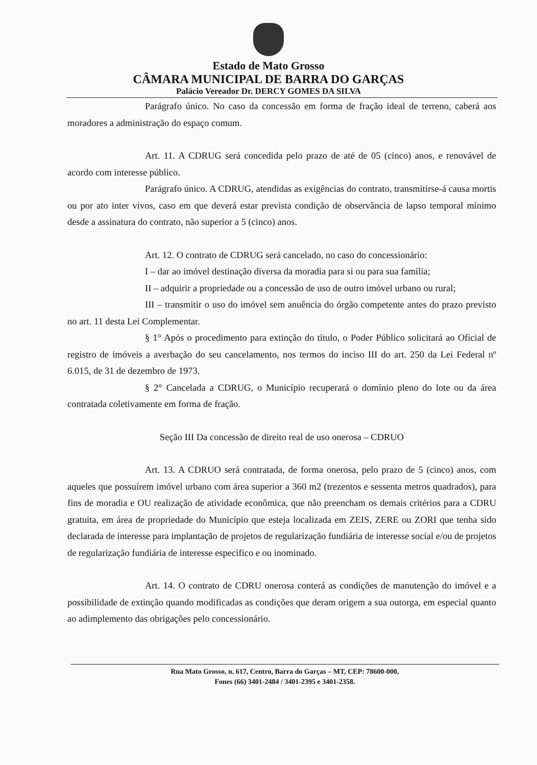Estado de Mato Grosso
CÂMARA MUNICIPAL DE BARRA DO GARÇAS
Palácio Vereador Dr. DERCY GOMES DA SILVA
Parágrafo único. No caso da concessão em forma de fração ideal de terreno, caberá aos moradores a administração do espaço comum.
Art. 11. A CDRUG será concedida pelo prazo de até de 05 (cinco) anos, e renovável de acordo com interesse público.
Parágrafo único. A CDRUG, atendidas as exigências do contrato, transmitirse-á causa mortis ou por ato inter vivos, caso em que deverá estar prevista condição de observância de lapso temporal mínimo desde a assinatura do contrato, não superior a 5 (cinco) anos.
Art. 12. O contrato de CDRUG será cancelado, no caso do concessionário:
I – dar ao imóvel destinação diversa da moradia para si ou para sua família;
II – adquirir a propriedade ou a concessão de uso de outro imóvel urbano ou rural;
III – transmitir o uso do imóvel sem anuência do órgão competente antes do prazo previsto no art. 11 desta Lei Complementar.
§ 1° Após o procedimento para extinção do título, o Poder Público solicitará ao Oficial de registro de imóveis a averbação do seu cancelamento, nos termos do inciso III do art. 250 da Lei Federal nº 6.015, de 31 de dezembro de 1973.
§ 2° Cancelada a CDRUG, o Município recuperará o domínio pleno do lote ou da área contratada coletivamente em forma de fração.
Seção III Da concessão de direito real de uso onerosa – CDRUO
Art. 13. A CDRUO será contratada, de forma onerosa, pelo prazo de 5 (cinco) anos, com aqueles que possuírem imóvel urbano com área superior a 360 m2 (trezentos e sessenta metros quadrados), para fins de moradia e OU realização de atividade econômica, que não preencham os demais critérios para a CDRU gratuita, em área de propriedade do Município que esteja localizada em ZEIS, ZERE ou ZORI que tenha sido declarada de interesse para implantação de projetos de regularização fundiária de interesse social e/ou de projetos de regularização fundiária de interesse específico e ou inominado.
Art. 14. O contrato de CDRU onerosa conterá as condições de manutenção do imóvel e a possibilidade de extinção quando modificadas as condições que deram origem a sua outorga, em especial quanto ao adimplemento das obrigações pelo concessionário.
Rua Mato Grosso, n. 617, Centro, Barra do Garças – MT, CEP: 78600-000,
Fones (66) 3401-2484 / 3401-2395 e 3401-2358.